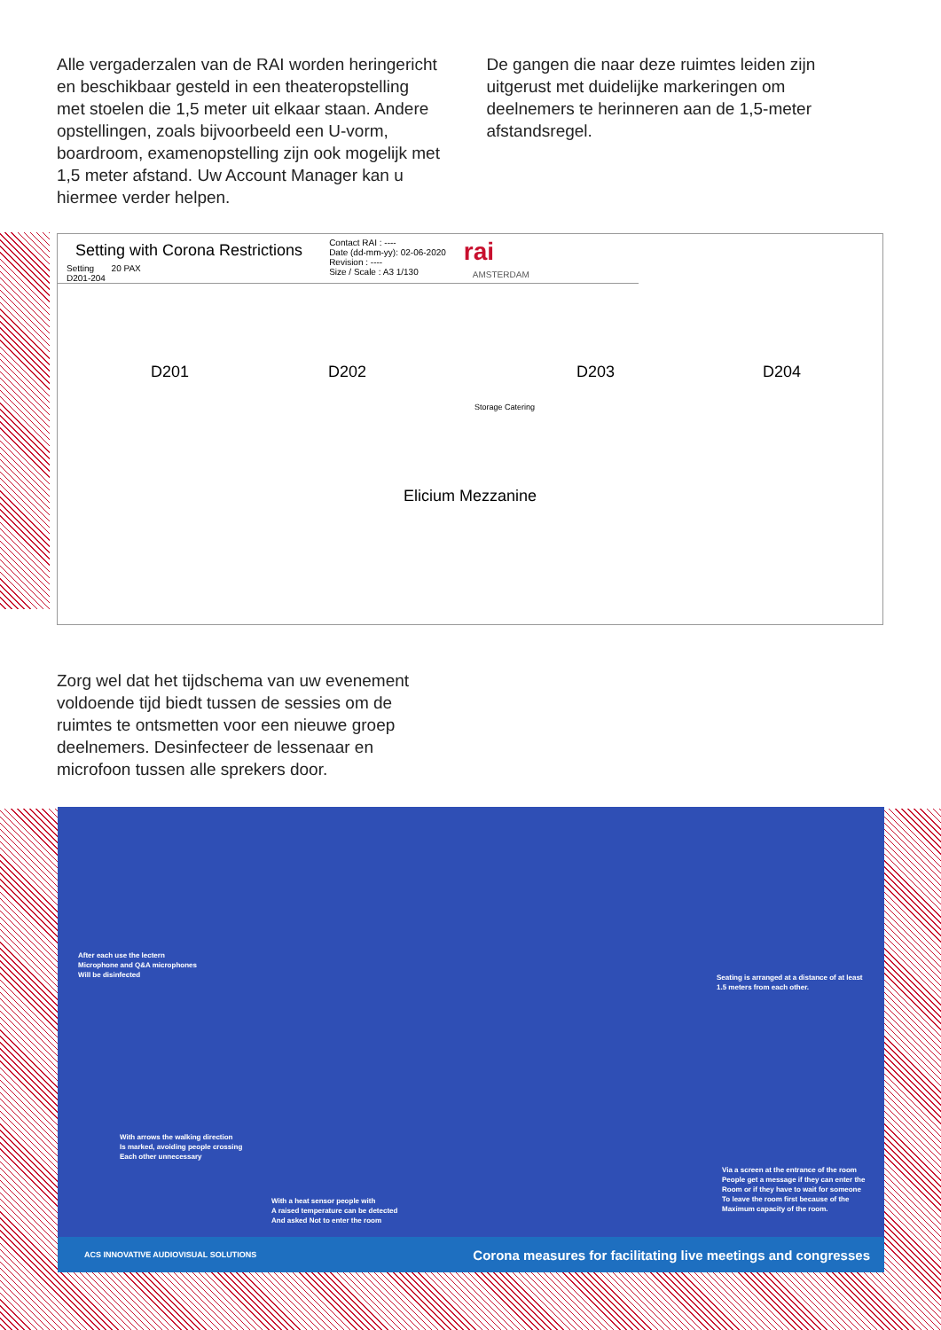Alle vergaderzalen van de RAI worden heringericht en beschikbaar gesteld in een theateropstelling met stoelen die 1,5 meter uit elkaar staan. Andere opstellingen, zoals bijvoorbeeld een U-vorm, boardroom, examenopstelling zijn ook mogelijk met 1,5 meter afstand. Uw Account Manager kan u hiermee verder helpen.
De gangen die naar deze ruimtes leiden zijn uitgerust met duidelijke markeringen om deelnemers te herinneren aan de 1,5-meter afstandsregel.
Setting with Corona Restrictions
Setting 20 PAX
D201-204
Contact RAI : ----
Date (dd-mm-yy): 02-06-2020
Revision : ----
Size / Scale : A3 1/130
rai
AMSTERDAM
D201 D202 D203 D204
Storage Catering
Elicium Mezzanine
Zorg wel dat het tijdschema van uw evenement voldoende tijd biedt tussen de sessies om de ruimtes te ontsmetten voor een nieuwe groep deelnemers. Desinfecteer de lessenaar en microfoon tussen alle sprekers door.
After each use the lectern
Microphone and Q&A microphones
Will be disinfected
Seating is arranged at a distance of at least
1.5 meters from each other.
With arrows the walking direction
Is marked, avoiding people crossing
Each other unnecessary
Via a screen at the entrance of the room
People get a message if they can enter the
Room or if they have to wait for someone
To leave the room first because of the
Maximum capacity of the room.
With a heat sensor people with
A raised temperature can be detected
And asked Not to enter the room
ACS INNOVATIVE AUDIOVISUAL SOLUTIONS Corona measures for facilitating live meetings and congresses